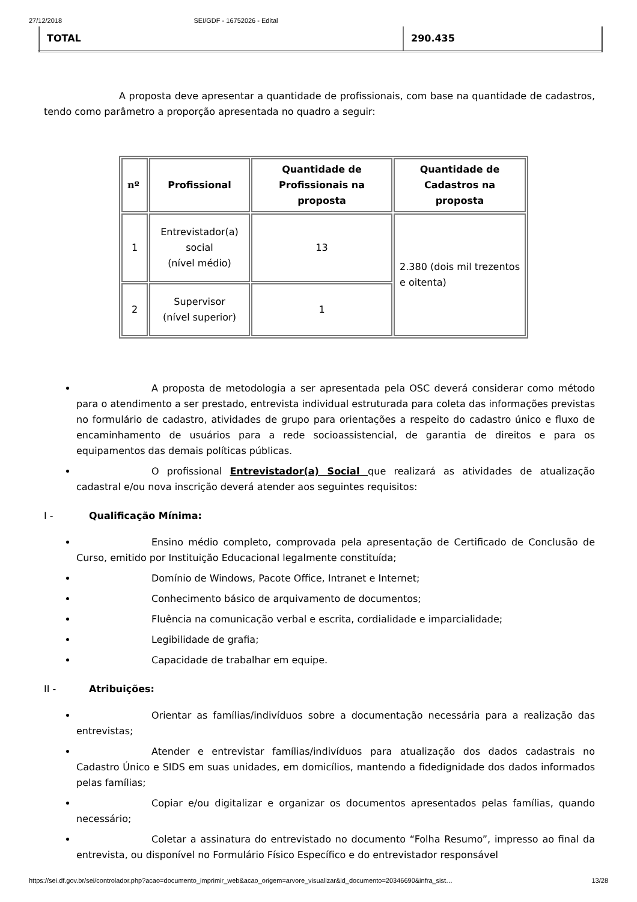27/12/2018 SEI/GDF - 16752026 - Edital
| TOTAL | 290.435 |
A proposta deve apresentar a quantidade de profissionais, com base na quantidade de cadastros, tendo como parâmetro a proporção apresentada no quadro a seguir:
| nº | Profissional | Quantidade de Profissionais na proposta | Quantidade de Cadastros na proposta |
| --- | --- | --- | --- |
| 1 | Entrevistador(a) social (nível médio) | 13 | 2.380 (dois mil trezentos e oitenta) |
| 2 | Supervisor (nível superior) | 1 | |
A proposta de metodologia a ser apresentada pela OSC deverá considerar como método para o atendimento a ser prestado, entrevista individual estruturada para coleta das informações previstas no formulário de cadastro, atividades de grupo para orientações a respeito do cadastro único e fluxo de encaminhamento de usuários para a rede socioassistencial, de garantia de direitos e para os equipamentos das demais políticas públicas.
O profissional Entrevistador(a) Social que realizará as atividades de atualização cadastral e/ou nova inscrição deverá atender aos seguintes requisitos:
I - Qualificação Mínima:
Ensino médio completo, comprovada pela apresentação de Certificado de Conclusão de Curso, emitido por Instituição Educacional legalmente constituída;
Domínio de Windows, Pacote Office, Intranet e Internet;
Conhecimento básico de arquivamento de documentos;
Fluência na comunicação verbal e escrita, cordialidade e imparcialidade;
Legibilidade de grafia;
Capacidade de trabalhar em equipe.
II - Atribuições:
Orientar as famílias/indivíduos sobre a documentação necessária para a realização das entrevistas;
Atender e entrevistar famílias/indivíduos para atualização dos dados cadastrais no Cadastro Único e SIDS em suas unidades, em domicílios, mantendo a fidedignidade dos dados informados pelas famílias;
Copiar e/ou digitalizar e organizar os documentos apresentados pelas famílias, quando necessário;
Coletar a assinatura do entrevistado no documento “Folha Resumo”, impresso ao final da entrevista, ou disponível no Formulário Físico Específico e do entrevistador responsável
https://sei.df.gov.br/sei/controlador.php?acao=documento_imprimir_web&acao_origem=arvore_visualizar&id_documento=20346690&infra_sist… 13/28